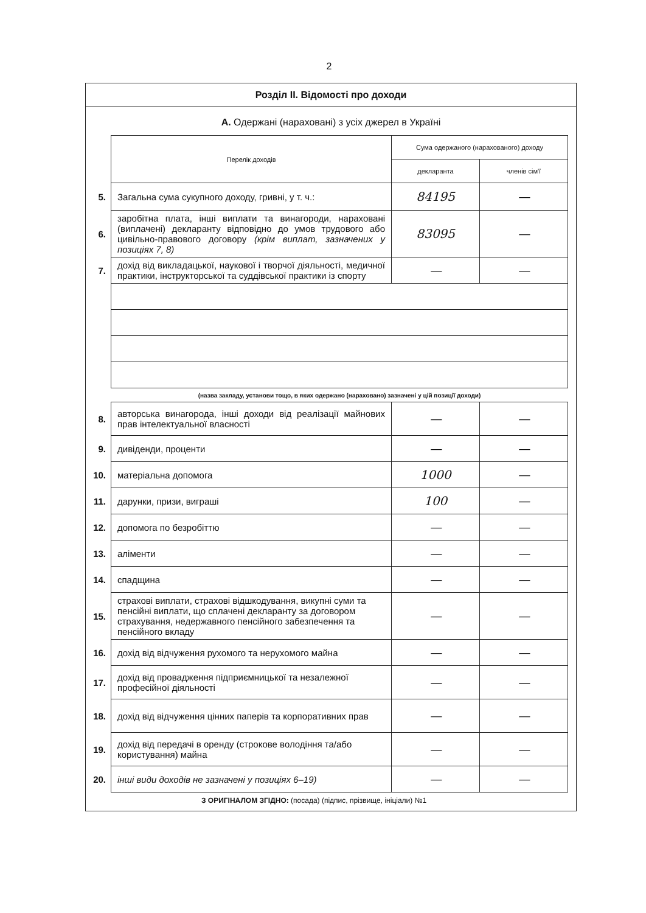2
Розділ ІІ. Відомості про доходи
А. Одержані (нараховані) з усіх джерел в Україні
| | Перелік доходів | Сума одержаного (нарахованого) доходу | |
| | | декларанта | членів сім'ї |
| 5. | Загальна сума сукупного доходу, гривні, у т. ч.: | 84195 | — |
| 6. | заробітна плата, інші виплати та винагороди, нараховані (виплачені) декларанту відповідно до умов трудового або цивільно-правового договору (крім виплат, зазначених у позиціях 7, 8) | 83095 | — |
| 7. | дохід від викладацької, наукової і творчої діяльності, медичної практики, інструкторської та суддівської практики із спорту | — | — |
| | (назва закладу, установи тощо, в яких одержано (нараховано) зазначені у цій позиції доходи) | | |
| 8. | авторська винагорода, інші доходи від реалізації майнових прав інтелектуальної власності | — | — |
| 9. | дивіденди, проценти | — | — |
| 10. | матеріальна допомога | 1000 | — |
| 11. | дарунки, призи, виграші | 100 | — |
| 12. | допомога по безробіттю | — | — |
| 13. | аліменти | — | — |
| 14. | спадщина | — | — |
| 15. | страхові виплати, страхові відшкодування, викупні суми та пенсійні виплати, що сплачені декларанту за договором страхування, недержавного пенсійного забезпечення та пенсійного вкладу | — | — |
| 16. | дохід від відчуження рухомого та нерухомого майна | — | — |
| 17. | дохід від провадження підприємницької та незалежної професійної діяльності | — | — |
| 18. | дохід від відчуження цінних паперів та корпоративних прав | — | — |
| 19. | дохід від передачі в оренду (строкове володіння та/або користування) майна | — | — |
| 20. | інші види доходів не зазначені у позиціях 6–19) | — | — |
З ОРИГІНАЛОМ ЗГІДНО: (посада) (підпис, прізвище, ініціали) №1